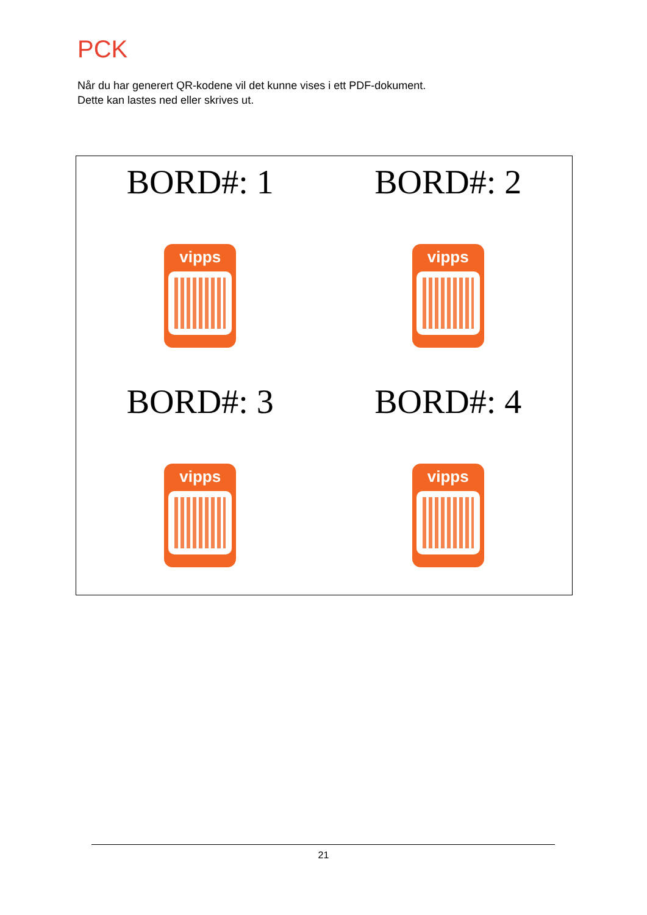PCK
Når du har generert QR-kodene vil det kunne vises i ett PDF-dokument.
Dette kan lastes ned eller skrives ut.
BORD#: 1
vipps
BORD#: 2
vipps
BORD#: 3
vipps
BORD#: 4
vipps
21